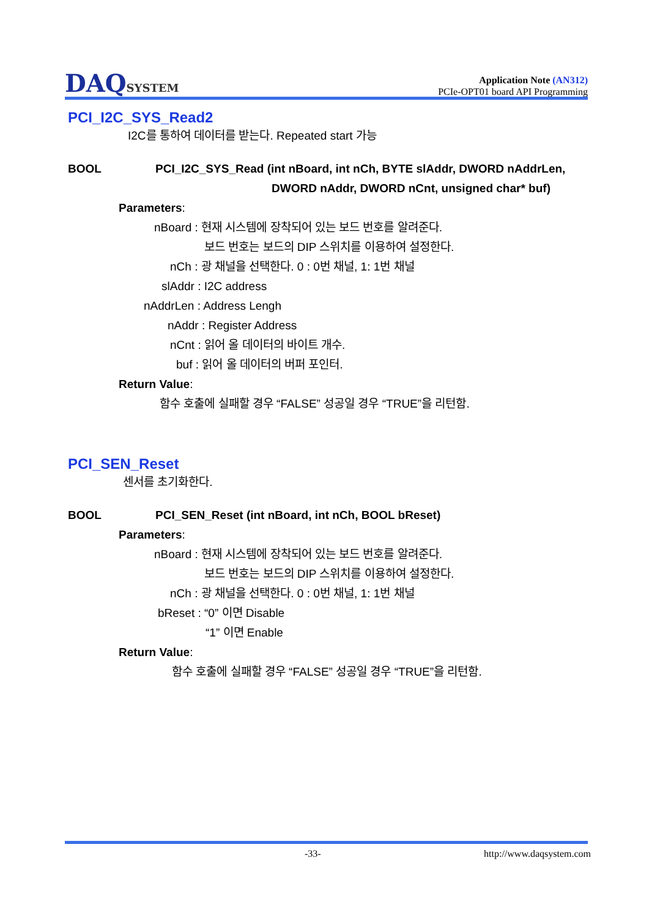DAQSYSTEM
Application Note (AN312)
PCIe-OPT01 board API Programming
PCI_I2C_SYS_Read2
I2C를 통하여 데이터를 받는다. Repeated start 가능
BOOL PCI_I2C_SYS_Read (int nBoard, int nCh, BYTE slAddr, DWORD nAddrLen,
DWORD nAddr, DWORD nCnt, unsigned char* buf)
Parameters:
nBoard : 현재 시스템에 장착되어 있는 보드 번호를 알려준다.
보드 번호는 보드의 DIP 스위치를 이용하여 설정한다.
nCh : 광 채널을 선택한다. 0 : 0번 채널, 1: 1번 채널
slAddr : I2C address
nAddrLen : Address Lengh
nAddr : Register Address
nCnt : 읽어 올 데이터의 바이트 개수.
buf : 읽어 올 데이터의 버퍼 포인터.
Return Value:
함수 호출에 실패할 경우 “FALSE” 성공일 경우 “TRUE”을 리턴함.
PCI_SEN_Reset
센서를 초기화한다.
BOOL PCI_SEN_Reset (int nBoard, int nCh, BOOL bReset)
Parameters:
nBoard : 현재 시스템에 장착되어 있는 보드 번호를 알려준다.
보드 번호는 보드의 DIP 스위치를 이용하여 설정한다.
nCh : 광 채널을 선택한다. 0 : 0번 채널, 1: 1번 채널
bReset : “0” 이면 Disable
“1” 이면 Enable
Return Value:
함수 호출에 실패할 경우 “FALSE” 성공일 경우 “TRUE”을 리턴함.
-33- http://www.daqsystem.com